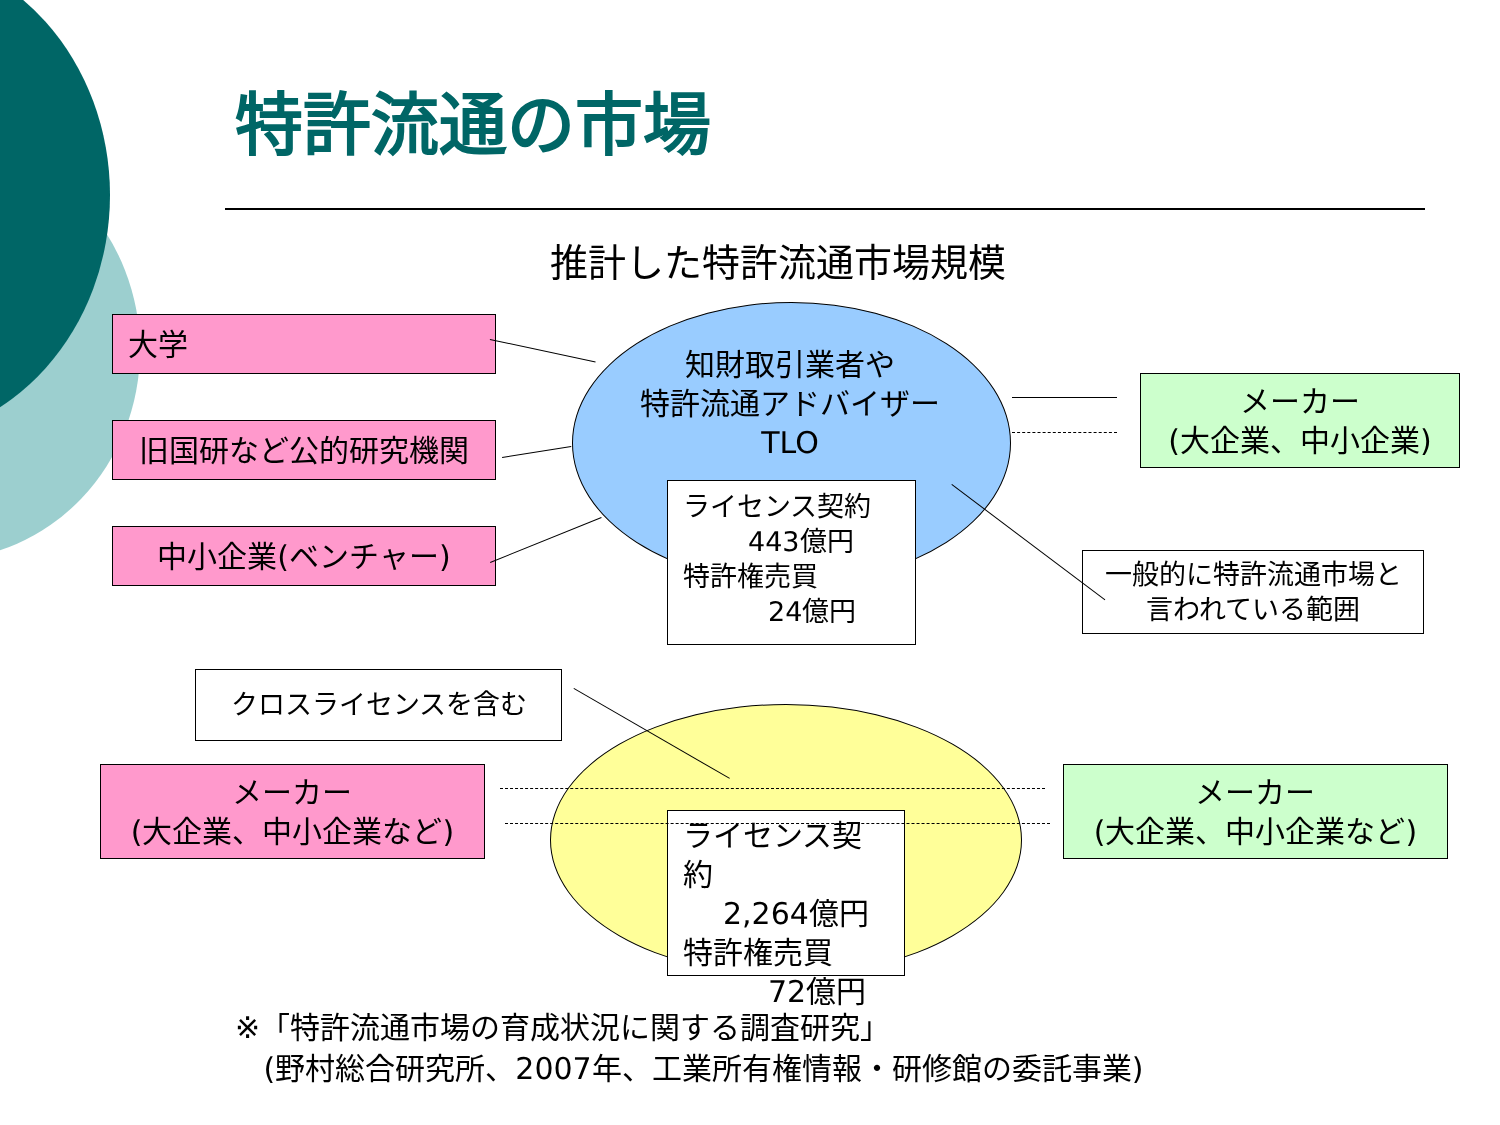特許流通の市場
推計した特許流通市場規模
大学
旧国研など公的研究機関
中小企業(ベンチャー)
知財取引業者や
特許流通アドバイザー
TLO
メーカー
(大企業、中小企業)
ライセンス契約
443億円
特許権売買
24億円
一般的に特許流通市場と
言われている範囲
クロスライセンスを含む
メーカー
(大企業、中小企業など)
メーカー
(大企業、中小企業など)
ライセンス契約
2,264億円
特許権売買
72億円
※「特許流通市場の育成状況に関する調査研究」
(野村総合研究所、2007年、工業所有権情報・研修館の委託事業)